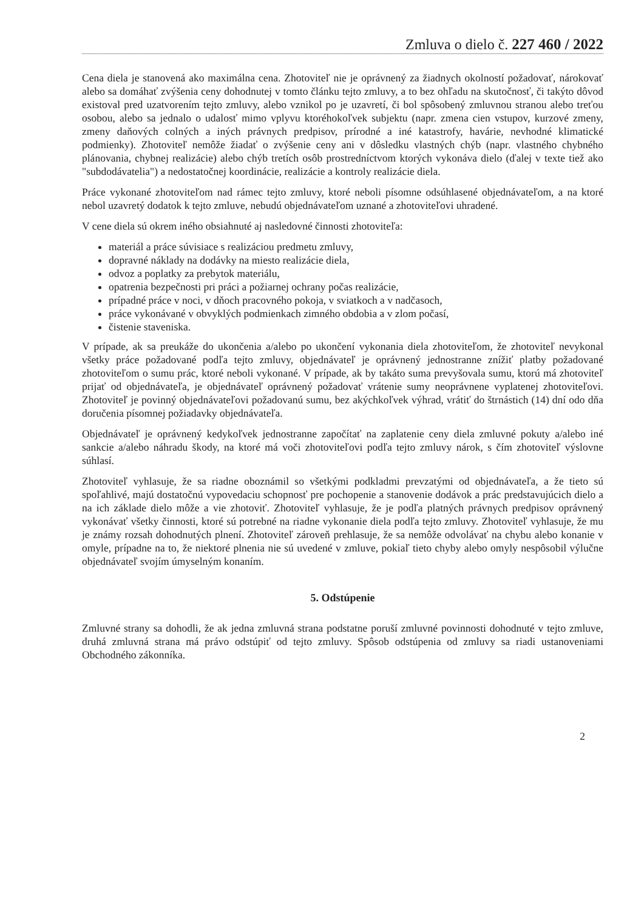Zmluva o dielo č. 227 460 / 2022
Cena diela je stanovená ako maximálna cena. Zhotoviteľ nie je oprávnený za žiadnych okolností požadovať, nárokovať alebo sa domáhať zvýšenia ceny dohodnutej v tomto článku tejto zmluvy, a to bez ohľadu na skutočnosť, či takýto dôvod existoval pred uzatvorením tejto zmluvy, alebo vznikol po je uzavretí, či bol spôsobený zmluvnou stranou alebo treťou osobou, alebo sa jednalo o udalosť mimo vplyvu ktoréhokoľvek subjektu (napr. zmena cien vstupov, kurzové zmeny, zmeny daňových colných a iných právnych predpisov, prírodné a iné katastrofy, havárie, nevhodné klimatické podmienky). Zhotoviteľ nemôže žiadať o zvýšenie ceny ani v dôsledku vlastných chýb (napr. vlastného chybného plánovania, chybnej realizácie) alebo chýb tretích osôb prostredníctvom ktorých vykonáva dielo (ďalej v texte tiež ako "subdodávatelia") a nedostatočnej koordinácie, realizácie a kontroly realizácie diela.
Práce vykonané zhotoviteľom nad rámec tejto zmluvy, ktoré neboli písomne odsúhlasené objednávateľom, a na ktoré nebol uzavretý dodatok k tejto zmluve, nebudú objednávateľom uznané a zhotoviteľovi uhradené.
V cene diela sú okrem iného obsiahnuté aj nasledovné činnosti zhotoviteľa:
materiál a práce súvisiace s realizáciou predmetu zmluvy,
dopravné náklady na dodávky na miesto realizácie diela,
odvoz a poplatky za prebytok materiálu,
opatrenia bezpečnosti pri práci a požiarnej ochrany počas realizácie,
prípadné práce v noci, v dňoch pracovného pokoja, v sviatkoch a v nadčasoch,
práce vykonávané v obvyklých podmienkach zimného obdobia a v zlom počasí,
čistenie staveniska.
V prípade, ak sa preukáže do ukončenia a/alebo po ukončení vykonania diela zhotoviteľom, že zhotoviteľ nevykonal všetky práce požadované podľa tejto zmluvy, objednávateľ je oprávnený jednostranne znížiť platby požadované zhotoviteľom o sumu prác, ktoré neboli vykonané. V prípade, ak by takáto suma prevyšovala sumu, ktorú má zhotoviteľ prijať od objednávateľa, je objednávateľ oprávnený požadovať vrátenie sumy neoprávnene vyplatenej zhotoviteľovi. Zhotoviteľ je povinný objednávateľovi požadovanú sumu, bez akýchkoľvek výhrad, vrátiť do štrnástich (14) dní odo dňa doručenia písomnej požiadavky objednávateľa.
Objednávateľ je oprávnený kedykoľvek jednostranne započítať na zaplatenie ceny diela zmluvné pokuty a/alebo iné sankcie a/alebo náhradu škody, na ktoré má voči zhotoviteľovi podľa tejto zmluvy nárok, s čím zhotoviteľ výslovne súhlasí.
Zhotoviteľ vyhlasuje, že sa riadne oboznámil so všetkými podkladmi prevzatými od objednávateľa, a že tieto sú spoľahlivé, majú dostatočnú vypovedaciu schopnosť pre pochopenie a stanovenie dodávok a prác predstavujúcich dielo a na ich základe dielo môže a vie zhotoviť. Zhotoviteľ vyhlasuje, že je podľa platných právnych predpisov oprávnený vykonávať všetky činnosti, ktoré sú potrebné na riadne vykonanie diela podľa tejto zmluvy. Zhotoviteľ vyhlasuje, že mu je známy rozsah dohodnutých plnení. Zhotoviteľ zároveň prehlasuje, že sa nemôže odvolávať na chybu alebo konanie v omyle, prípadne na to, že niektoré plnenia nie sú uvedené v zmluve, pokiaľ tieto chyby alebo omyly nespôsobil výlučne objednávateľ svojím úmyselným konaním.
5. Odstúpenie
Zmluvné strany sa dohodli, že ak jedna zmluvná strana podstatne poruší zmluvné povinnosti dohodnuté v tejto zmluve, druhá zmluvná strana má právo odstúpiť od tejto zmluvy. Spôsob odstúpenia od zmluvy sa riadi ustanoveniami Obchodného zákonníka.
2